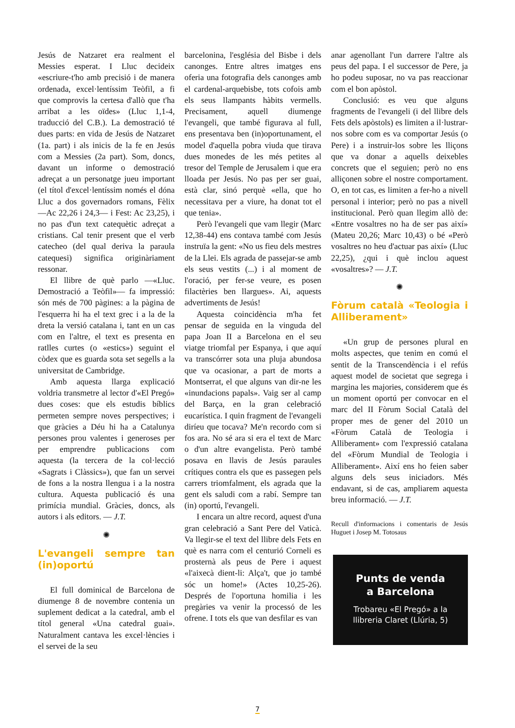Jesús de Natzaret era realment el Messies esperat. I Lluc decideix «escriure-t'ho amb precisió i de manera ordenada, excel·lentíssim Teòfil, a fi que comprovis la certesa d'allò que t'ha arribat a les oïdes» (Lluc 1,1-4, traducció del C.B.). La demostració té dues parts: en vida de Jesús de Natzaret (1a. part) i als inicis de la fe en Jesús com a Messies (2a part). Som, doncs, davant un informe o demostració adreçat a un personatge jueu important (el títol d'excel·lentíssim només el dóna Lluc a dos governadors romans, Fèlix —Ac 22,26 i 24,3— i Fest: Ac 23,25), i no pas d'un text catequètic adreçat a cristians. Cal tenir present que el verb catecheo (del qual deriva la paraula catequesi) significa originàriament ressonar.
El llibre de què parlo —«Lluc. Demostració a Teòfil»— fa impressió: són més de 700 pàgines: a la pàgina de l'esquerra hi ha el text grec i a la de la dreta la versió catalana i, tant en un cas com en l'altre, el text es presenta en ratlles curtes (o «estics») seguint el còdex que es guarda sota set segells a la universitat de Cambridge.
Amb aquesta llarga explicació voldria transmetre al lector d'«El Pregó» dues coses: que els estudis bíblics permeten sempre noves perspectives; i que gràcies a Déu hi ha a Catalunya persones prou valentes i generoses per per emprendre publicacions com aquesta (la tercera de la col·lecció «Sagrats i Clàssics»), que fan un servei de fons a la nostra llengua i a la nostra cultura. Aquesta publicació és una primícia mundial. Gràcies, doncs, als autors i als editors. — J.T.
✺
L'evangeli sempre tan (in)oportú
El full dominical de Barcelona de diumenge 8 de novembre contenia un suplement dedicat a la catedral, amb el títol general «Una catedral guai». Naturalment cantava les excel·lències i el servei de la seu
barcelonina, l'església del Bisbe i dels canonges. Entre altres imatges ens oferia una fotografia dels canonges amb el cardenal-arquebisbe, tots cofois amb els seus llampants hàbits vermells. Precisament, aquell diumenge l'evangeli, que també figurava al full, ens presentava ben (in)oportunament, el model d'aquella pobra viuda que tirava dues monedes de les més petites al tresor del Temple de Jerusalem i que era lloada per Jesús. No pas per ser guai, està clar, sinó perquè «ella, que ho necessitava per a viure, ha donat tot el que tenia».
Però l'evangeli que vam llegir (Marc 12,38-44) ens contava també com Jesús instruïa la gent: «No us fieu dels mestres de la Llei. Els agrada de passejar-se amb els seus vestits (...) i al moment de l'oració, per fer-se veure, es posen filactèries ben llargues». Ai, aquests advertiments de Jesús!
Aquesta coincidència m'ha fet pensar de seguida en la vinguda del papa Joan II a Barcelona en el seu viatge triomfal per Espanya, i que aquí va transcórrer sota una pluja abundosa que va ocasionar, a part de morts a Montserrat, el que alguns van dir-ne les «inundacions papals». Vaig ser al camp del Barça, en la gran celebració eucarística. I quin fragment de l'evangeli diríeu que tocava? Me'n recordo com si fos ara. No sé ara si era el text de Marc o d'un altre evangelista. Però també posava en llavis de Jesús paraules crítiques contra els que es passegen pels carrers triomfalment, els agrada que la gent els saludi com a rabí. Sempre tan (in) oportú, l'evangeli.
I encara un altre record, aquest d'una gran celebració a Sant Pere del Vaticà. Va llegir-se el text del llibre dels Fets en què es narra com el centurió Corneli es prosternà als peus de Pere i aquest «l'aixecà dient-li: Alça't, que jo també sóc un home!» (Actes 10,25-26). Després de l'oportuna homilia i les pregàries va venir la processó de les ofrene. I tots els que van desfilar es van
anar agenollant l'un darrere l'altre als peus del papa. I el successor de Pere, ja ho podeu suposar, no va pas reaccionar com el bon apòstol.
Conclusió: es veu que alguns fragments de l'evangeli (i del llibre dels Fets dels apòstols) es limiten a il·lustrar-nos sobre com es va comportar Jesús (o Pere) i a instruir-los sobre les lliçons que va donar a aquells deixebles concrets que el seguien; però no ens alliçonen sobre el nostre comportament. O, en tot cas, es limiten a fer-ho a nivell personal i interior; però no pas a nivell institucional. Però quan llegim allò de: «Entre vosaltres no ha de ser pas així» (Mateu 20,26; Marc 10,43) o bé «Però vosaltres no heu d'actuar pas així» (Lluc 22,25), ¿qui i què inclou aquest «vosaltres»? — J.T.
✺
Fòrum català «Teologia i Alliberament»
«Un grup de persones plural en molts aspectes, que tenim en comú el sentit de la Transcendència i el refús aquest model de societat que segrega i margina les majories, considerem que és un moment oportú per convocar en el marc del II Fòrum Social Català del proper mes de gener del 2010 un «Fòrum Català de Teologia i Alliberament» com l'expressió catalana del «Fòrum Mundial de Teologia i Alliberament». Així ens ho feien saber alguns dels seus iniciadors. Més endavant, si de cas, ampliarem aquesta breu informació. — J.T.
Recull d'informacions i comentaris de Jesús Huguet i Josep M. Totosaus
Punts de venda
a Barcelona
Trobareu «El Pregó» a la llibreria Claret (Llúria, 5)
7